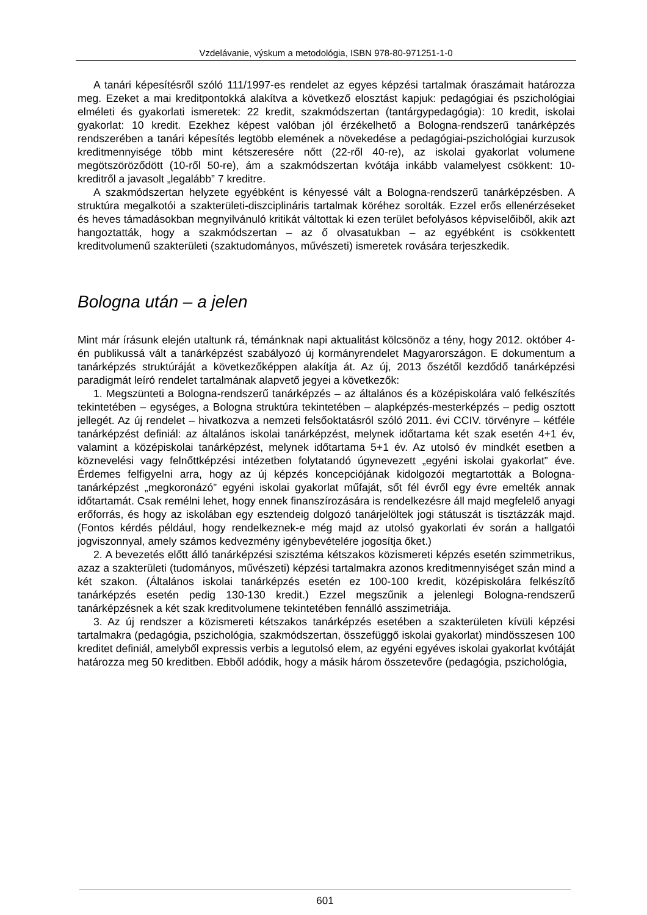Vzdelávanie, výskum a metodológia, ISBN 978-80-971251-1-0
A tanári képesítésről szóló 111/1997-es rendelet az egyes képzési tartalmak óraszámait határozza meg. Ezeket a mai kreditpontokká alakítva a következő elosztást kapjuk: pedagógiai és pszichológiai elméleti és gyakorlati ismeretek: 22 kredit, szakmódszertan (tantárgypedagógia): 10 kredit, iskolai gyakorlat: 10 kredit. Ezekhez képest valóban jól érzékelhető a Bologna-rendszerű tanárképzés rendszerében a tanári képesítés legtöbb elemének a növekedése a pedagógiai-pszichológiai kurzusok kreditmennyisége több mint kétszeresére nőtt (22-ről 40-re), az iskolai gyakorlat volumene megötszöröződött (10-ről 50-re), ám a szakmódszertan kvótája inkább valamelyest csökkent: 10-kreditről a javasolt „legalább” 7 kreditre.
A szakmódszertan helyzete egyébként is kényessé vált a Bologna-rendszerű tanárképzésben. A struktúra megalkotói a szakterületi-diszciplináris tartalmak köréhez sorolták. Ezzel erős ellenérzéseket és heves támadásokban megnyilvánuló kritikát váltottak ki ezen terület befolyásos képviselőiből, akik azt hangoztatták, hogy a szakmódszertan – az ő olvasatukban – az egyébként is csökkentett kreditvolumenű szakterületi (szaktudományos, művészeti) ismeretek rovására terjeszkedik.
Bologna után – a jelen
Mint már írásunk elején utaltunk rá, témánknak napi aktualitást kölcsönöz a tény, hogy 2012. október 4-én publikussá vált a tanárképzést szabályozó új kormányrendelet Magyarországon. E dokumentum a tanárképzés struktúráját a következőképpen alakítja át. Az új, 2013 őszétől kezdődő tanárképzési paradigmát leíró rendelet tartalmának alapvető jegyei a következők:
1. Megszünteti a Bologna-rendszerű tanárképzés – az általános és a középiskolára való felkészítés tekintetében – egységes, a Bologna struktúra tekintetében – alapképzés-mesterképzés – pedig osztott jellegét. Az új rendelet – hivatkozva a nemzeti felsőoktatásról szóló 2011. évi CCIV. törvényre – kétféle tanárképzést definiál: az általános iskolai tanárképzést, melynek időtartama két szak esetén 4+1 év, valamint a középiskolai tanárképzést, melynek időtartama 5+1 év. Az utolsó év mindkét esetben a köznevelési vagy felnőttképzési intézetben folytatandó úgynevezett „egyéni iskolai gyakorlat” éve. Érdemes felfigyelni arra, hogy az új képzés koncepciójának kidolgozói megtartották a Bologna-tanárképzést „megkoronázó” egyéni iskolai gyakorlat műfaját, sőt fél évről egy évre emelték annak időtartamát. Csak remélni lehet, hogy ennek finanszírozására is rendelkezésre áll majd megfelelő anyagi erőforrás, és hogy az iskolában egy esztendeig dolgozó tanárjelöltek jogi státuszát is tisztázzák majd. (Fontos kérdés például, hogy rendelkeznek-e még majd az utolsó gyakorlati év során a hallgatói jogviszonnyal, amely számos kedvezmény igénybevételére jogosítja őket.)
2. A bevezetés előtt álló tanárképzési szisztéma kétszakos közismereti képzés esetén szimmetrikus, azaz a szakterületi (tudományos, művészeti) képzési tartalmakra azonos kreditmennyiséget szán mind a két szakon. (Általános iskolai tanárképzés esetén ez 100-100 kredit, középiskolára felkészítő tanárképzés esetén pedig 130-130 kredit.) Ezzel megszűnik a jelenlegi Bologna-rendszerű tanárképzésnek a két szak kreditvolumene tekintetében fennálló asszimetriája.
3. Az új rendszer a közismereti kétszakos tanárképzés esetében a szakterületen kívüli képzési tartalmakra (pedagógia, pszichológia, szakmódszertan, összefüggő iskolai gyakorlat) mindösszesen 100 kreditet definiál, amelyből expressis verbis a legutolsó elem, az egyéni egyéves iskolai gyakorlat kvótáját határozza meg 50 kreditben. Ebből adódik, hogy a másik három összetevőre (pedagógia, pszichológia,
601